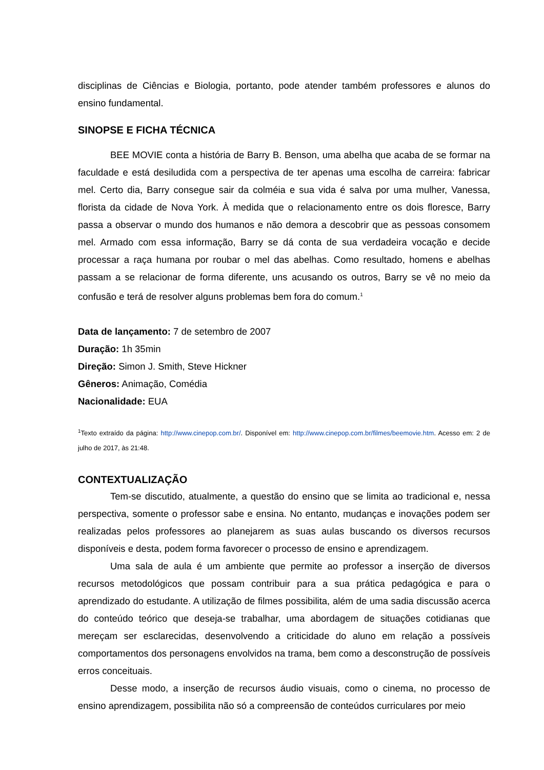disciplinas de Ciências e Biologia, portanto, pode atender também professores e alunos do ensino fundamental.
SINOPSE E FICHA TÉCNICA
BEE MOVIE conta a história de Barry B. Benson, uma abelha que acaba de se formar na faculdade e está desiludida com a perspectiva de ter apenas uma escolha de carreira: fabricar mel. Certo dia, Barry consegue sair da colméia e sua vida é salva por uma mulher, Vanessa, florista da cidade de Nova York. À medida que o relacionamento entre os dois floresce, Barry passa a observar o mundo dos humanos e não demora a descobrir que as pessoas consomem mel. Armado com essa informação, Barry se dá conta de sua verdadeira vocação e decide processar a raça humana por roubar o mel das abelhas. Como resultado, homens e abelhas passam a se relacionar de forma diferente, uns acusando os outros, Barry se vê no meio da confusão e terá de resolver alguns problemas bem fora do comum.<sup>1</sup>
Data de lançamento: 7 de setembro de 2007
Duração: 1h 35min
Direção: Simon J. Smith, Steve Hickner
Gêneros: Animação, Comédia
Nacionalidade: EUA
<sup>1</sup> Texto extraído da página: http://www.cinepop.com.br/. Disponível em: http://www.cinepop.com.br/filmes/beemovie.htm. Acesso em: 2 de julho de 2017, às 21:48.
CONTEXTUALIZAÇÃO
Tem-se discutido, atualmente, a questão do ensino que se limita ao tradicional e, nessa perspectiva, somente o professor sabe e ensina. No entanto, mudanças e inovações podem ser realizadas pelos professores ao planejarem as suas aulas buscando os diversos recursos disponíveis e desta, podem forma favorecer o processo de ensino e aprendizagem.
Uma sala de aula é um ambiente que permite ao professor a inserção de diversos recursos metodológicos que possam contribuir para a sua prática pedagógica e para o aprendizado do estudante. A utilização de filmes possibilita, além de uma sadia discussão acerca do conteúdo teórico que deseja-se trabalhar, uma abordagem de situações cotidianas que mereçam ser esclarecidas, desenvolvendo a criticidade do aluno em relação a possíveis comportamentos dos personagens envolvidos na trama, bem como a desconstrução de possíveis erros conceituais.
Desse modo, a inserção de recursos áudio visuais, como o cinema, no processo de ensino aprendizagem, possibilita não só a compreensão de conteúdos curriculares por meio